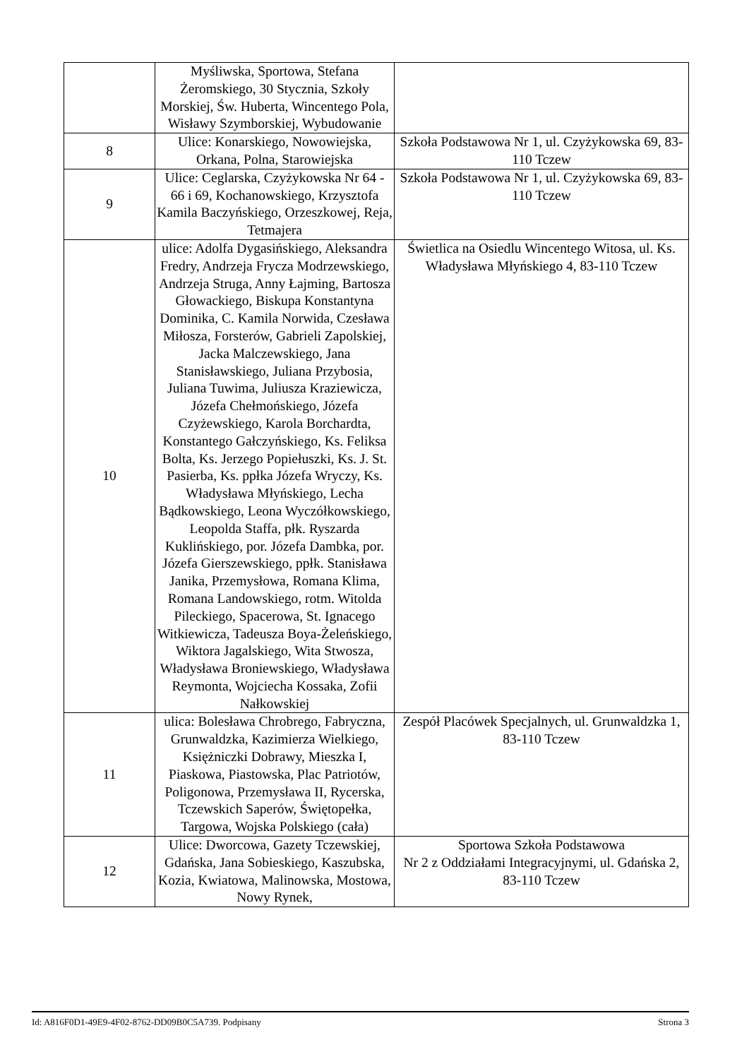| | Myśliwska, Sportowa, Stefana Żeromskiego, 30 Stycznia, Szkoły Morskiej, Św. Huberta, Wincentego Pola, Wisławy Szymborskiej, Wybudowanie | |
| 8 | Ulice: Konarskiego, Nowowiejska, Orkana, Polna, Starowiejska | Szkoła Podstawowa Nr 1, ul. Czyżykowska 69, 83-110 Tczew |
| 9 | Ulice: Ceglarska, Czyżykowska Nr 64 - 66 i 69, Kochanowskiego, Krzysztofa Kamila Baczyńskiego, Orzeszkowej, Reja, Tetmajera | Szkoła Podstawowa Nr 1, ul. Czyżykowska 69, 83-110 Tczew |
| 10 | ulice: Adolfa Dygasińskiego, Aleksandra Fredry, Andrzeja Frycza Modrzewskiego, Andrzeja Struga, Anny Łajming, Bartosza Głowackiego, Biskupa Konstantyna Dominika, C. Kamila Norwida, Czesława Miłosza, Forsterów, Gabrieli Zapolskiej, Jacka Malczewskiego, Jana Stanisławskiego, Juliana Przybosia, Juliana Tuwima, Juliusza Kraziewicza, Józefa Chełmońskiego, Józefa Czyżewskiego, Karola Borchardta, Konstantego Gałczyńskiego, Ks. Feliksa Bolta, Ks. Jerzego Popiełuszki, Ks. J. St. Pasierba, Ks. ppłka Józefa Wryczy, Ks. Władysława Młyńskiego, Lecha Bądkowskiego, Leona Wyczółkowskiego, Leopolda Staffa, płk. Ryszarda Kuklińskiego, por. Józefa Dambka, por. Józefa Gierszewskiego, ppłk. Stanisława Janika, Przemysłowa, Romana Klima, Romana Landowskiego, rotm. Witolda Pileckiego, Spacerowa, St. Ignacego Witkiewicza, Tadeusza Boya-Żeleńskiego, Wiktora Jagalskiego, Wita Stwosza, Władysława Broniewskiego, Władysława Reymonta, Wojciecha Kossaka, Zofii Nałkowskiej | Świetlica na Osiedlu Wincentego Witosa, ul. Ks. Władysława Młyńskiego 4, 83-110 Tczew |
| 11 | ulica: Bolesława Chrobrego, Fabryczna, Grunwaldzka, Kazimierza Wielkiego, Księżniczki Dobrawy, Mieszka I, Piaskowa, Piastowska, Plac Patriotów, Poligonowa, Przemysława II, Rycerska, Tczewskich Saperów, Świętopełka, Targowa, Wojska Polskiego (cała) | Zespół Placówek Specjalnych, ul. Grunwaldzka 1, 83-110 Tczew |
| 12 | Ulice: Dworcowa, Gazety Tczewskiej, Gdańska, Jana Sobieskiego, Kaszubska, Kozia, Kwiatowa, Malinowska, Mostowa, Nowy Rynek, | Sportowa Szkoła Podstawowa Nr 2 z Oddziałami Integracyjnymi, ul. Gdańska 2, 83-110 Tczew |
Id: A816F0D1-49E9-4F02-8762-DD09B0C5A739. Podpisany Strona 3